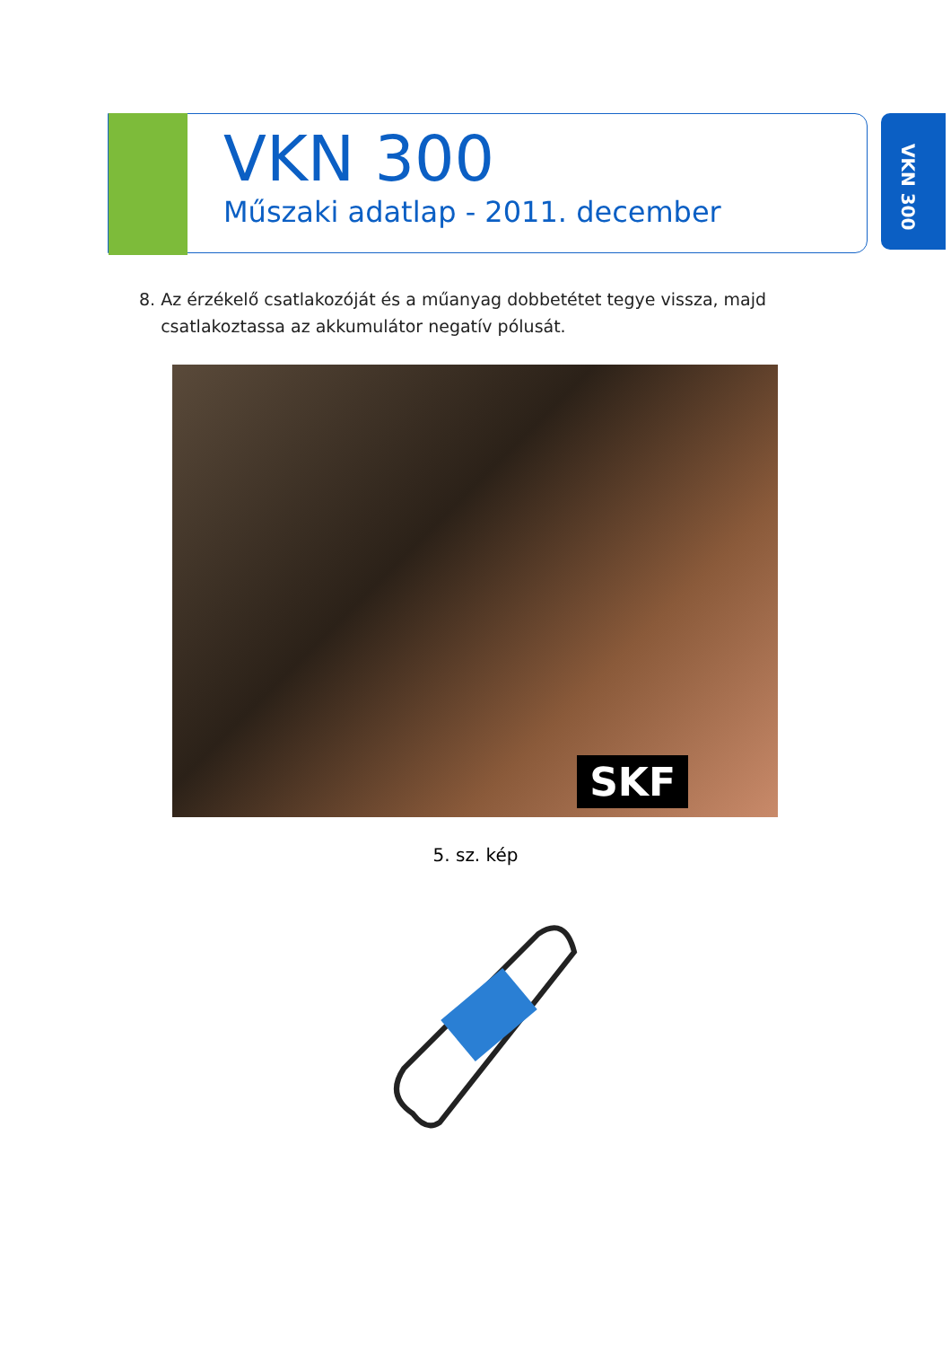VKN 300
Műszaki adatlap - 2011. december
VKN 300
8. Az érzékelő csatlakozóját és a műanyag dobbetétet tegye vissza, majd
csatlakoztassa az akkumulátor negatív pólusát.
SKF
5. sz. kép